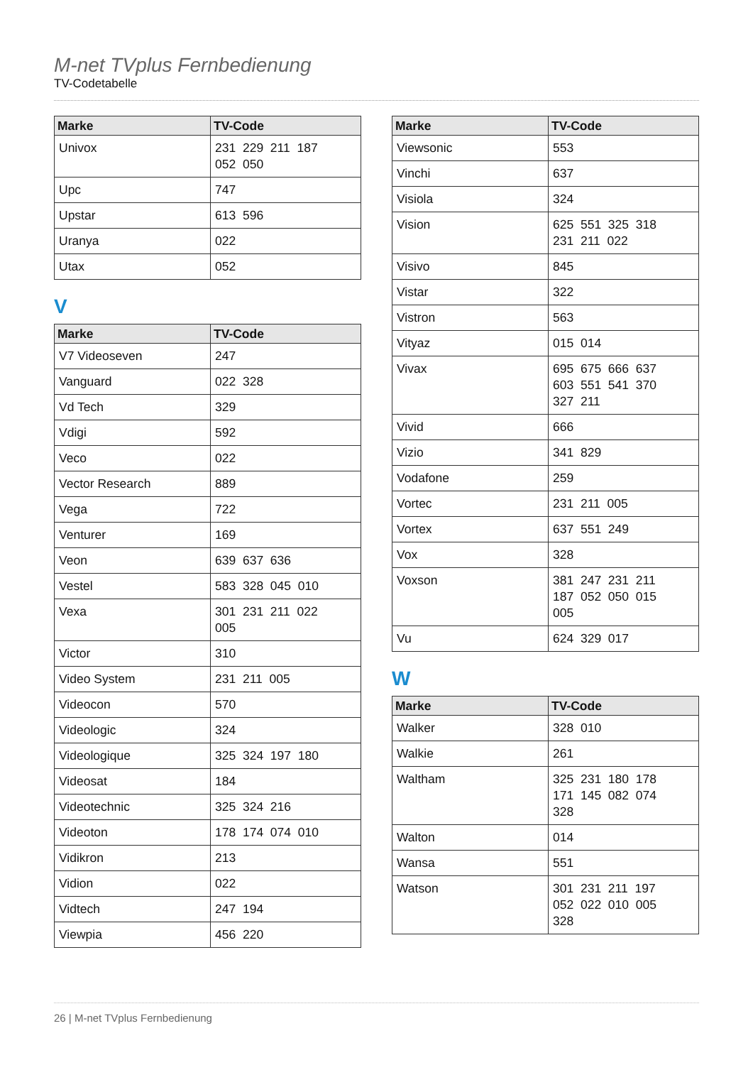M-net TVplus Fernbedienung
TV-Codetabelle
| Marke | TV-Code |
| --- | --- |
| Univox | 231 229 211 187 052 050 |
| Upc | 747 |
| Upstar | 613 596 |
| Uranya | 022 |
| Utax | 052 |
V
| Marke | TV-Code |
| --- | --- |
| V7 Videoseven | 247 |
| Vanguard | 022 328 |
| Vd Tech | 329 |
| Vdigi | 592 |
| Veco | 022 |
| Vector Research | 889 |
| Vega | 722 |
| Venturer | 169 |
| Veon | 639 637 636 |
| Vestel | 583 328 045 010 |
| Vexa | 301 231 211 022 005 |
| Victor | 310 |
| Video System | 231 211 005 |
| Videocon | 570 |
| Videologic | 324 |
| Videologique | 325 324 197 180 |
| Videosat | 184 |
| Videotechnic | 325 324 216 |
| Videoton | 178 174 074 010 |
| Vidikron | 213 |
| Vidion | 022 |
| Vidtech | 247 194 |
| Viewpia | 456 220 |
| Marke | TV-Code |
| --- | --- |
| Viewsonic | 553 |
| Vinchi | 637 |
| Visiola | 324 |
| Vision | 625 551 325 318 231 211 022 |
| Visivo | 845 |
| Vistar | 322 |
| Vistron | 563 |
| Vityaz | 015 014 |
| Vivax | 695 675 666 637 603 551 541 370 327 211 |
| Vivid | 666 |
| Vizio | 341 829 |
| Vodafone | 259 |
| Vortec | 231 211 005 |
| Vortex | 637 551 249 |
| Vox | 328 |
| Voxson | 381 247 231 211 187 052 050 015 005 |
| Vu | 624 329 017 |
W
| Marke | TV-Code |
| --- | --- |
| Walker | 328 010 |
| Walkie | 261 |
| Waltham | 325 231 180 178 171 145 082 074 328 |
| Walton | 014 |
| Wansa | 551 |
| Watson | 301 231 211 197 052 022 010 005 328 |
26 | M-net TVplus Fernbedienung